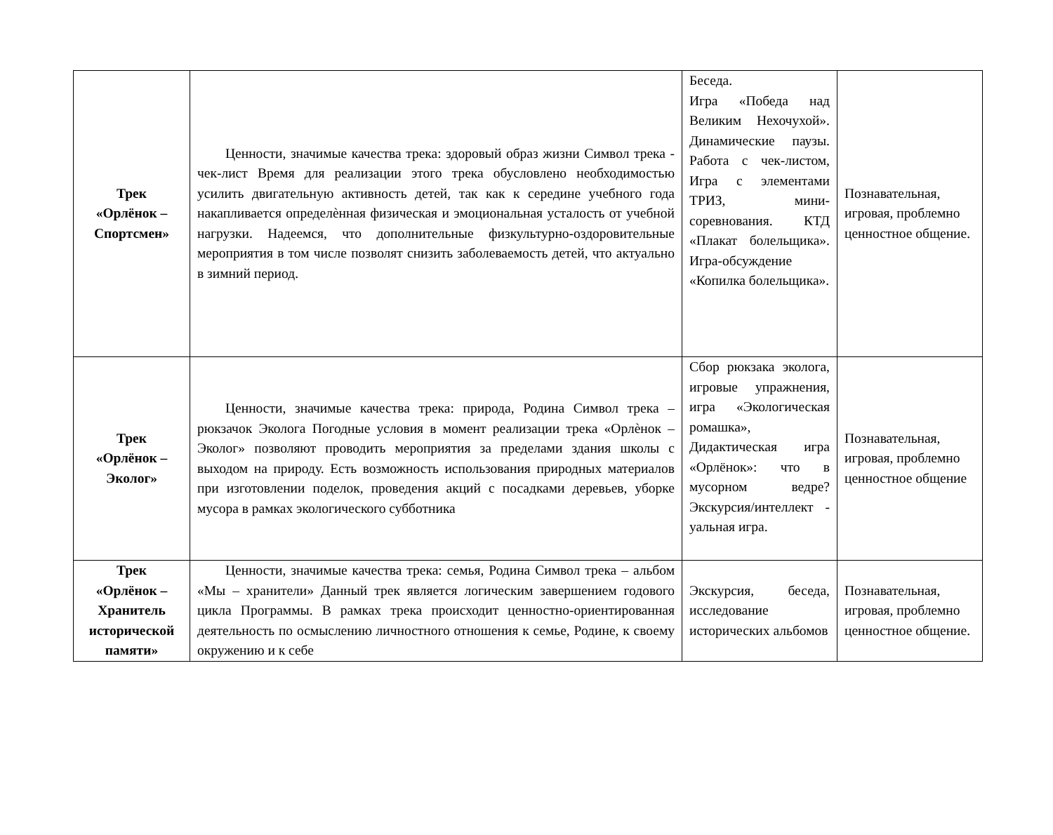| Трек «Орлёнок – Спортсмен» | Ценности, значимые качества трека: здоровый образ жизни Символ трека - чек-лист Время для реализации этого трека обусловлено необходимостью усилить двигательную активность детей, так как к середине учебного года накапливается определѐнная физическая и эмоциональная усталость от учебной нагрузки. Надеемся, что дополнительные физкультурно-оздоровительные мероприятия в том числе позволят снизить заболеваемость детей, что актуально в зимний период. | Беседа. Игра «Победа над Великим Нехочухой». Динамические паузы. Работа с чек-листом, Игра с элементами ТРИЗ, мини-соревнования. КТД «Плакат болельщика». Игра-обсуждение «Копилка болельщика». | Познавательная, игровая, проблемно ценностное общение. |
| Трек «Орлёнок – Эколог» | Ценности, значимые качества трека: природа, Родина Символ трека – рюкзачок Эколога Погодные условия в момент реализации трека «Орлѐнок – Эколог» позволяют проводить мероприятия за пределами здания школы с выходом на природу. Есть возможность использования природных материалов при изготовлении поделок, проведения акций с посадками деревьев, уборке мусора в рамках экологического субботника | Сбор рюкзака эколога, игровые упражнения, игра «Экологическая ромашка», Дидактическая игра «Орлёнок»: что в мусорном ведре? Экскурсия/интеллект - уальная игра. | Познавательная, игровая, проблемно ценностное общение |
| Трек «Орлёнок – Хранитель исторической памяти» | Ценности, значимые качества трека: семья, Родина Символ трека – альбом «Мы – хранители» Данный трек является логическим завершением годового цикла Программы. В рамках трека происходит ценностно-ориентированная деятельность по осмыслению личностного отношения к семье, Родине, к своему окружению и к себе | Экскурсия, беседа, исследование исторических альбомов | Познавательная, игровая, проблемно ценностное общение. |